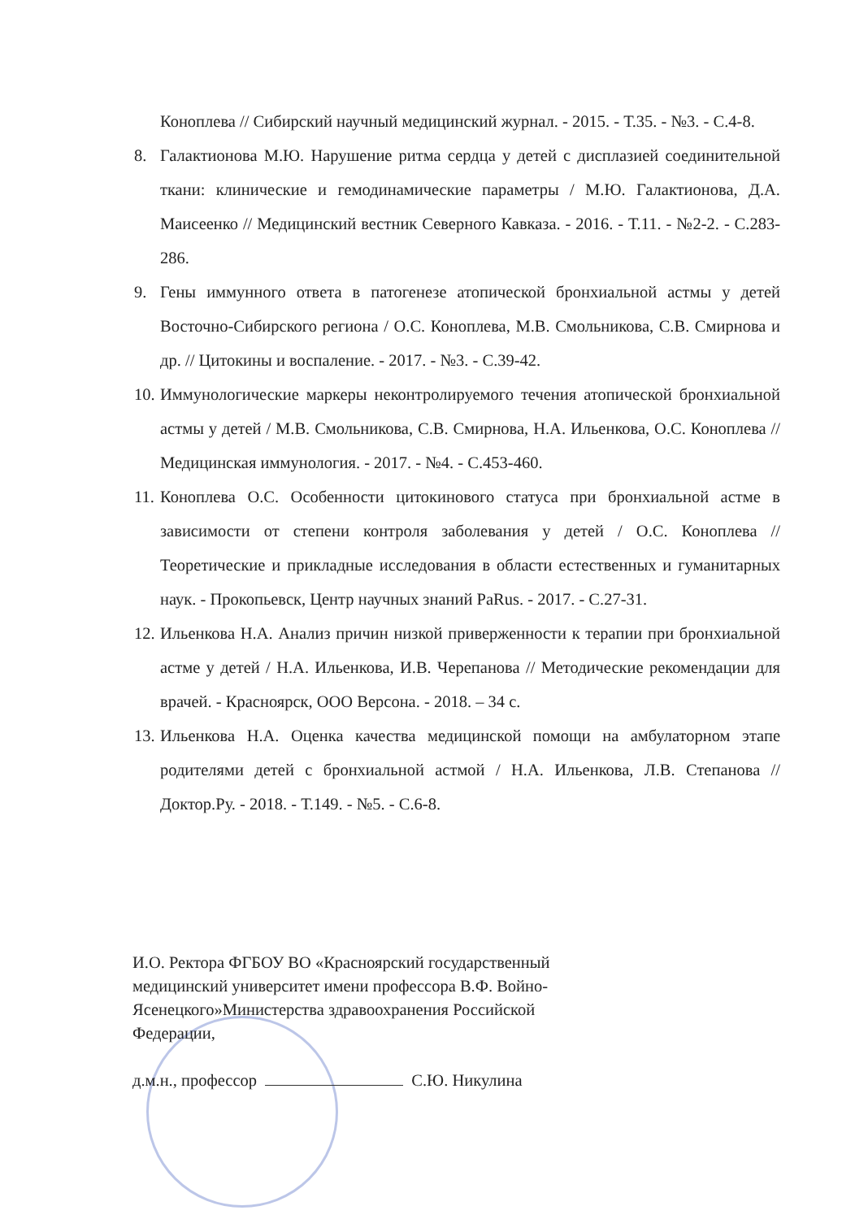Коноплева // Сибирский научный медицинский журнал. - 2015. - Т.35. - №3. - С.4-8.
8. Галактионова М.Ю. Нарушение ритма сердца у детей с дисплазией соединительной ткани: клинические и гемодинамические параметры / М.Ю. Галактионова, Д.А. Маисеенко // Медицинский вестник Северного Кавказа. - 2016. - Т.11. - №2-2. - С.283-286.
9. Гены иммунного ответа в патогенезе атопической бронхиальной астмы у детей Восточно-Сибирского региона / О.С. Коноплева, М.В. Смольникова, С.В. Смирнова и др. // Цитокины и воспаление. - 2017. - №3. - С.39-42.
10. Иммунологические маркеры неконтролируемого течения атопической бронхиальной астмы у детей / М.В. Смольникова, С.В. Смирнова, Н.А. Ильенкова, О.С. Коноплева // Медицинская иммунология. - 2017. - №4. - С.453-460.
11. Коноплева О.С. Особенности цитокинового статуса при бронхиальной астме в зависимости от степени контроля заболевания у детей / О.С. Коноплева // Теоретические и прикладные исследования в области естественных и гуманитарных наук. - Прокопьевск, Центр научных знаний PaRus. - 2017. - С.27-31.
12. Ильенкова Н.А. Анализ причин низкой приверженности к терапии при бронхиальной астме у детей / Н.А. Ильенкова, И.В. Черепанова // Методические рекомендации для врачей. - Красноярск, ООО Версона. - 2018. – 34 с.
13. Ильенкова Н.А. Оценка качества медицинской помощи на амбулаторном этапе родителями детей с бронхиальной астмой / Н.А. Ильенкова, Л.В. Степанова // Доктор.Ру. - 2018. - Т.149. - №5. - С.6-8.
И.О. Ректора ФГБОУ ВО «Красноярский государственный медицинский университет имени профессора В.Ф. Войно-Ясенецкого»Министерства здравоохранения Российской Федерации,
д.м.н., профессор С.Ю. Никулина